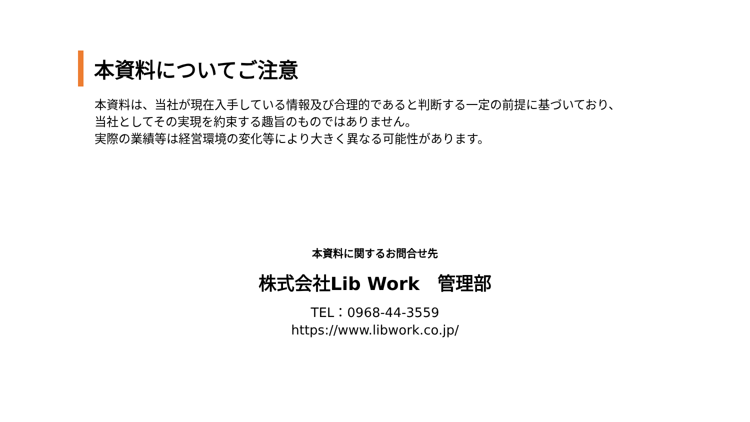本資料についてご注意
本資料は、当社が現在入手している情報及び合理的であると判断する一定の前提に基づいており、
当社としてその実現を約束する趣旨のものではありません。
実際の業績等は経営環境の変化等により大きく異なる可能性があります。
本資料に関するお問合せ先
株式会社Lib Work　管理部
TEL：0968-44-3559
https://www.libwork.co.jp/